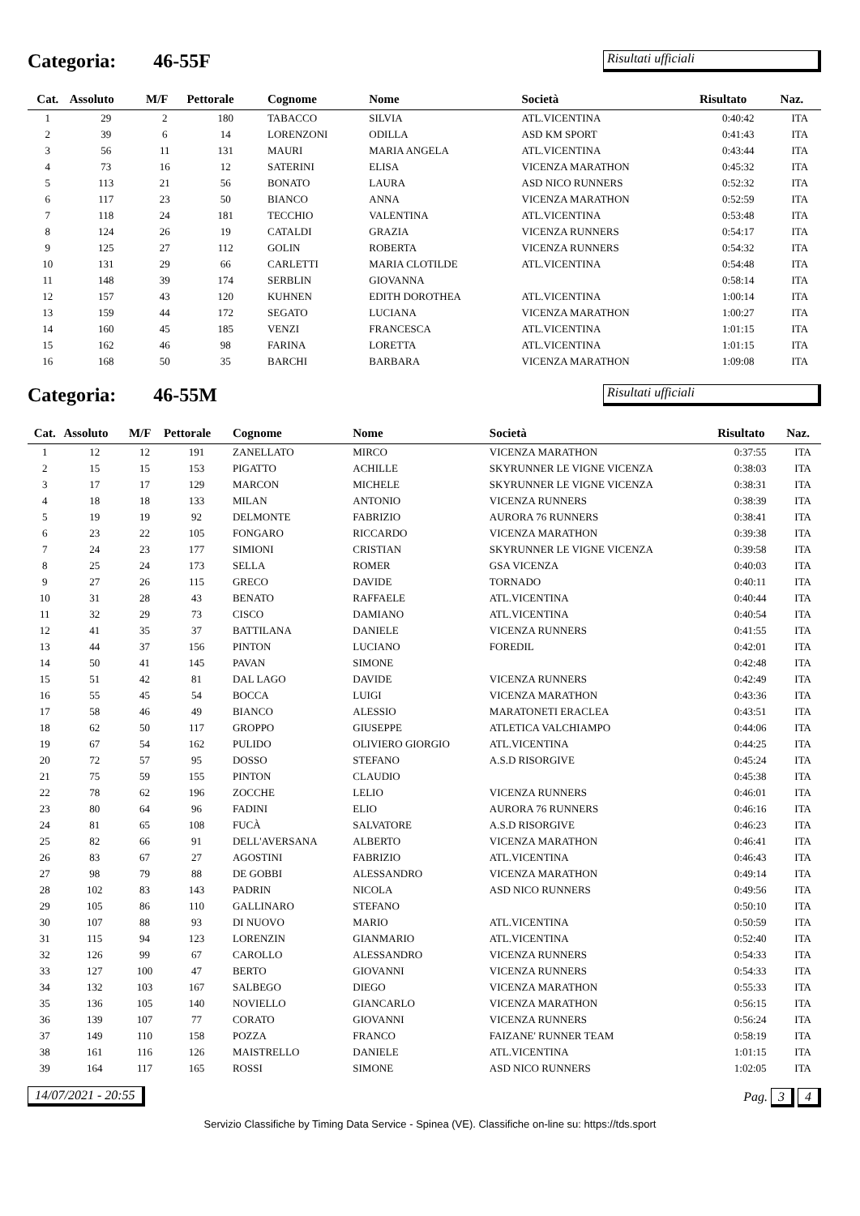Categoria: 46-55F
Risultati ufficiali
| Cat. | Assoluto | M/F | Pettorale | Cognome | Nome | Società | Risultato | Naz. |
| --- | --- | --- | --- | --- | --- | --- | --- | --- |
| 1 | 29 | 2 | 180 | TABACCO | SILVIA | ATL.VICENTINA | 0:40:42 | ITA |
| 2 | 39 | 6 | 14 | LORENZONI | ODILLA | ASD KM SPORT | 0:41:43 | ITA |
| 3 | 56 | 11 | 131 | MAURI | MARIA ANGELA | ATL.VICENTINA | 0:43:44 | ITA |
| 4 | 73 | 16 | 12 | SATERINI | ELISA | VICENZA MARATHON | 0:45:32 | ITA |
| 5 | 113 | 21 | 56 | BONATO | LAURA | ASD NICO RUNNERS | 0:52:32 | ITA |
| 6 | 117 | 23 | 50 | BIANCO | ANNA | VICENZA MARATHON | 0:52:59 | ITA |
| 7 | 118 | 24 | 181 | TECCHIO | VALENTINA | ATL.VICENTINA | 0:53:48 | ITA |
| 8 | 124 | 26 | 19 | CATALDI | GRAZIA | VICENZA RUNNERS | 0:54:17 | ITA |
| 9 | 125 | 27 | 112 | GOLIN | ROBERTA | VICENZA RUNNERS | 0:54:32 | ITA |
| 10 | 131 | 29 | 66 | CARLETTI | MARIA CLOTILDE | ATL.VICENTINA | 0:54:48 | ITA |
| 11 | 148 | 39 | 174 | SERBLIN | GIOVANNA | | 0:58:14 | ITA |
| 12 | 157 | 43 | 120 | KUHNEN | EDITH DOROTHEA | ATL.VICENTINA | 1:00:14 | ITA |
| 13 | 159 | 44 | 172 | SEGATO | LUCIANA | VICENZA MARATHON | 1:00:27 | ITA |
| 14 | 160 | 45 | 185 | VENZI | FRANCESCA | ATL.VICENTINA | 1:01:15 | ITA |
| 15 | 162 | 46 | 98 | FARINA | LORETTA | ATL.VICENTINA | 1:01:15 | ITA |
| 16 | 168 | 50 | 35 | BARCHI | BARBARA | VICENZA MARATHON | 1:09:08 | ITA |
Categoria: 46-55M
Risultati ufficiali
| Cat. | Assoluto | M/F | Pettorale | Cognome | Nome | Società | Risultato | Naz. |
| --- | --- | --- | --- | --- | --- | --- | --- | --- |
| 1 | 12 | 12 | 191 | ZANELLATO | MIRCO | VICENZA MARATHON | 0:37:55 | ITA |
| 2 | 15 | 15 | 153 | PIGATTO | ACHILLE | SKYRUNNER LE VIGNE VICENZA | 0:38:03 | ITA |
| 3 | 17 | 17 | 129 | MARCON | MICHELE | SKYRUNNER LE VIGNE VICENZA | 0:38:31 | ITA |
| 4 | 18 | 18 | 133 | MILAN | ANTONIO | VICENZA RUNNERS | 0:38:39 | ITA |
| 5 | 19 | 19 | 92 | DELMONTE | FABRIZIO | AURORA 76 RUNNERS | 0:38:41 | ITA |
| 6 | 23 | 22 | 105 | FONGARO | RICCARDO | VICENZA MARATHON | 0:39:38 | ITA |
| 7 | 24 | 23 | 177 | SIMIONI | CRISTIAN | SKYRUNNER LE VIGNE VICENZA | 0:39:58 | ITA |
| 8 | 25 | 24 | 173 | SELLA | ROMER | GSA VICENZA | 0:40:03 | ITA |
| 9 | 27 | 26 | 115 | GRECO | DAVIDE | TORNADO | 0:40:11 | ITA |
| 10 | 31 | 28 | 43 | BENATO | RAFFAELE | ATL.VICENTINA | 0:40:44 | ITA |
| 11 | 32 | 29 | 73 | CISCO | DAMIANO | ATL.VICENTINA | 0:40:54 | ITA |
| 12 | 41 | 35 | 37 | BATTILANA | DANIELE | VICENZA RUNNERS | 0:41:55 | ITA |
| 13 | 44 | 37 | 156 | PINTON | LUCIANO | FOREDIL | 0:42:01 | ITA |
| 14 | 50 | 41 | 145 | PAVAN | SIMONE | | 0:42:48 | ITA |
| 15 | 51 | 42 | 81 | DAL LAGO | DAVIDE | VICENZA RUNNERS | 0:42:49 | ITA |
| 16 | 55 | 45 | 54 | BOCCA | LUIGI | VICENZA MARATHON | 0:43:36 | ITA |
| 17 | 58 | 46 | 49 | BIANCO | ALESSIO | MARATONETI ERACLEA | 0:43:51 | ITA |
| 18 | 62 | 50 | 117 | GROPPO | GIUSEPPE | ATLETICA VALCHIAMPO | 0:44:06 | ITA |
| 19 | 67 | 54 | 162 | PULIDO | OLIVIERO GIORGIO | ATL.VICENTINA | 0:44:25 | ITA |
| 20 | 72 | 57 | 95 | DOSSO | STEFANO | A.S.D RISORGIVE | 0:45:24 | ITA |
| 21 | 75 | 59 | 155 | PINTON | CLAUDIO | | 0:45:38 | ITA |
| 22 | 78 | 62 | 196 | ZOCCHE | LELIO | VICENZA RUNNERS | 0:46:01 | ITA |
| 23 | 80 | 64 | 96 | FADINI | ELIO | AURORA 76 RUNNERS | 0:46:16 | ITA |
| 24 | 81 | 65 | 108 | FUCÀ | SALVATORE | A.S.D RISORGIVE | 0:46:23 | ITA |
| 25 | 82 | 66 | 91 | DELL'AVERSANA | ALBERTO | VICENZA MARATHON | 0:46:41 | ITA |
| 26 | 83 | 67 | 27 | AGOSTINI | FABRIZIO | ATL.VICENTINA | 0:46:43 | ITA |
| 27 | 98 | 79 | 88 | DE GOBBI | ALESSANDRO | VICENZA MARATHON | 0:49:14 | ITA |
| 28 | 102 | 83 | 143 | PADRIN | NICOLA | ASD NICO RUNNERS | 0:49:56 | ITA |
| 29 | 105 | 86 | 110 | GALLINARO | STEFANO | | 0:50:10 | ITA |
| 30 | 107 | 88 | 93 | DI NUOVO | MARIO | ATL.VICENTINA | 0:50:59 | ITA |
| 31 | 115 | 94 | 123 | LORENZIN | GIANMARIO | ATL.VICENTINA | 0:52:40 | ITA |
| 32 | 126 | 99 | 67 | CAROLLO | ALESSANDRO | VICENZA RUNNERS | 0:54:33 | ITA |
| 33 | 127 | 100 | 47 | BERTO | GIOVANNI | VICENZA RUNNERS | 0:54:33 | ITA |
| 34 | 132 | 103 | 167 | SALBEGO | DIEGO | VICENZA MARATHON | 0:55:33 | ITA |
| 35 | 136 | 105 | 140 | NOVIELLO | GIANCARLO | VICENZA MARATHON | 0:56:15 | ITA |
| 36 | 139 | 107 | 77 | CORATO | GIOVANNI | VICENZA RUNNERS | 0:56:24 | ITA |
| 37 | 149 | 110 | 158 | POZZA | FRANCO | FAIZANE' RUNNER TEAM | 0:58:19 | ITA |
| 38 | 161 | 116 | 126 | MAISTRELLO | DANIELE | ATL.VICENTINA | 1:01:15 | ITA |
| 39 | 164 | 117 | 165 | ROSSI | SIMONE | ASD NICO RUNNERS | 1:02:05 | ITA |
14/07/2021 - 20:55 Pag. 3 4
Servizio Classifiche by Timing Data Service - Spinea (VE). Classifiche on-line su: https://tds.sport